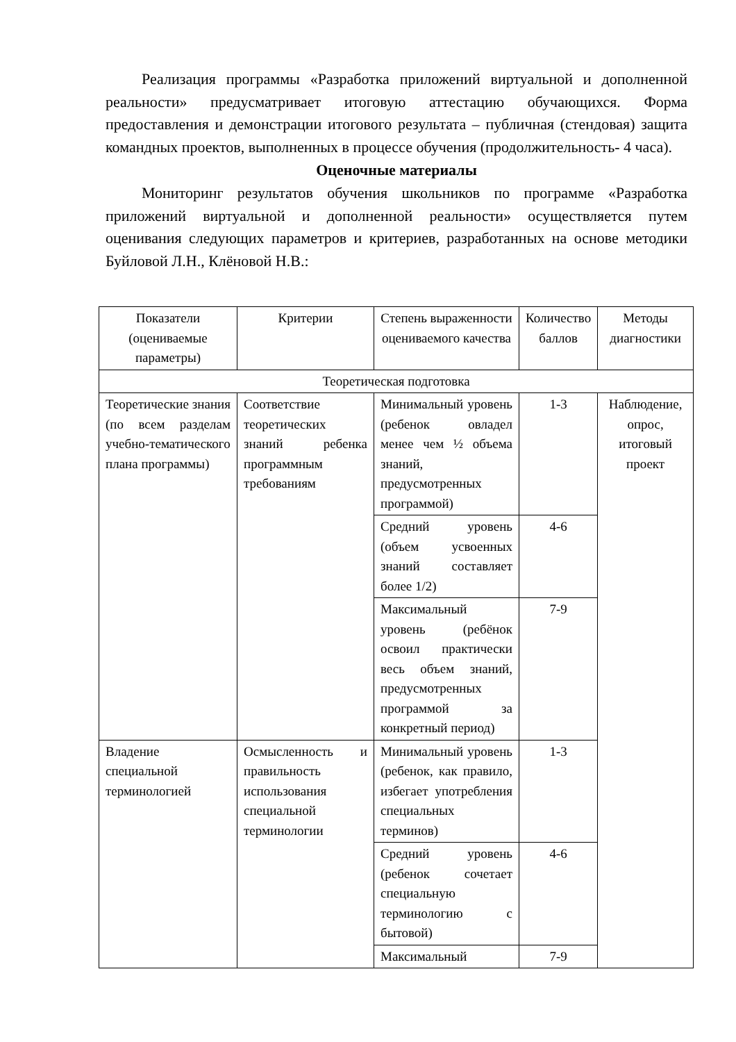Реализация программы «Разработка приложений виртуальной и дополненной реальности» предусматривает итоговую аттестацию обучающихся. Форма предоставления и демонстрации итогового результата – публичная (стендовая) защита командных проектов, выполненных в процессе обучения (продолжительность- 4 часа).
Оценочные материалы
Мониторинг результатов обучения школьников по программе «Разработка приложений виртуальной и дополненной реальности» осуществляется путем оценивания следующих параметров и критериев, разработанных на основе методики Буйловой Л.Н., Клёновой Н.В.:
| Показатели (оцениваемые параметры) | Критерии | Степень выраженности оцениваемого качества | Количество баллов | Методы диагностики |
| Теоретическая подготовка | | | | |
| Теоретические знания (по всем разделам учебно-тематического плана программы) | Соответствие теоретических знаний ребенка программным требованиям | Минимальный уровень (ребенок овладел менее чем ½ объема знаний, предусмотренных программой) | 1-3 | Наблюдение, опрос, итоговый проект |
| | | Средний уровень (объем усвоенных знаний составляет более 1/2) | 4-6 | |
| | | Максимальный уровень (ребёнок освоил практически весь объем знаний, предусмотренных программой за конкретный период) | 7-9 | |
| Владение специальной терминологией | Осмысленность и правильность использования специальной терминологии | Минимальный уровень (ребенок, как правило, избегает употребления специальных терминов) | 1-3 | |
| | | Средний уровень (ребенок сочетает специальную терминологию с бытовой) | 4-6 | |
| | | Максимальный | 7-9 | |